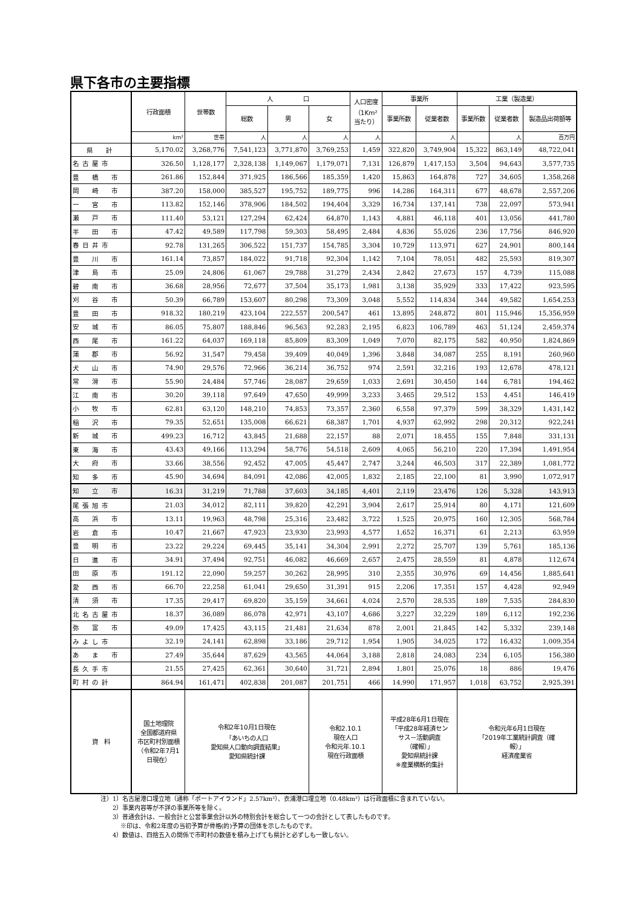県下各市の主要指標
| | 行政面積 | 世帯数 | 人 口 | | | 人口密度 （1Km² 当たり） | 事業所 | | 工業（製造業） | | |
| --- | --- | --- | --- | --- | --- | --- | --- | --- | --- | --- | --- |
| | | | 総数 | 男 | 女 | | 事業所数 | 従業者数 | 事業所数 | 従業者数 | 製造品出荷額等 |
| | km² | 世帯 | 人 | 人 | 人 | 人 | | 人 | | 人 | 百万円 |
| 県 計 | 5,170.02 | 3,268,776 | 7,541,123 | 3,771,870 | 3,769,253 | 1,459 | 322,820 | 3,749,904 | 15,322 | 863,149 | 48,722,041 |
| 名古屋市 | 326.50 | 1,128,177 | 2,328,138 | 1,149,067 | 1,179,071 | 7,131 | 126,879 | 1,417,153 | 3,504 | 94,643 | 3,577,735 |
| 豊 橋 市 | 261.86 | 152,844 | 371,925 | 186,566 | 185,359 | 1,420 | 15,863 | 164,878 | 727 | 34,605 | 1,358,268 |
| 岡 崎 市 | 387.20 | 158,000 | 385,527 | 195,752 | 189,775 | 996 | 14,286 | 164,311 | 677 | 48,678 | 2,557,206 |
| 一 宮 市 | 113.82 | 152,146 | 378,906 | 184,502 | 194,404 | 3,329 | 16,734 | 137,141 | 738 | 22,097 | 573,941 |
| 瀬 戸 市 | 111.40 | 53,121 | 127,294 | 62,424 | 64,870 | 1,143 | 4,881 | 46,118 | 401 | 13,056 | 441,780 |
| 半 田 市 | 47.42 | 49,589 | 117,798 | 59,303 | 58,495 | 2,484 | 4,836 | 55,026 | 236 | 17,756 | 846,920 |
| 春日井市 | 92.78 | 131,265 | 306,522 | 151,737 | 154,785 | 3,304 | 10,729 | 113,971 | 627 | 24,901 | 800,144 |
| 豊 川 市 | 161.14 | 73,857 | 184,022 | 91,718 | 92,304 | 1,142 | 7,104 | 78,051 | 482 | 25,593 | 819,307 |
| 津 島 市 | 25.09 | 24,806 | 61,067 | 29,788 | 31,279 | 2,434 | 2,842 | 27,673 | 157 | 4,739 | 115,088 |
| 碧 南 市 | 36.68 | 28,956 | 72,677 | 37,504 | 35,173 | 1,981 | 3,138 | 35,929 | 333 | 17,422 | 923,595 |
| 刈 谷 市 | 50.39 | 66,789 | 153,607 | 80,298 | 73,309 | 3,048 | 5,552 | 114,834 | 344 | 49,582 | 1,654,253 |
| 豊 田 市 | 918.32 | 180,219 | 423,104 | 222,557 | 200,547 | 461 | 13,895 | 248,872 | 801 | 115,946 | 15,356,959 |
| 安 城 市 | 86.05 | 75,807 | 188,846 | 96,563 | 92,283 | 2,195 | 6,823 | 106,789 | 463 | 51,124 | 2,459,374 |
| 西 尾 市 | 161.22 | 64,037 | 169,118 | 85,809 | 83,309 | 1,049 | 7,070 | 82,175 | 582 | 40,950 | 1,824,869 |
| 蒲 郡 市 | 56.92 | 31,547 | 79,458 | 39,409 | 40,049 | 1,396 | 3,848 | 34,087 | 255 | 8,191 | 260,960 |
| 犬 山 市 | 74.90 | 29,576 | 72,966 | 36,214 | 36,752 | 974 | 2,591 | 32,216 | 193 | 12,678 | 478,121 |
| 常 滑 市 | 55.90 | 24,484 | 57,746 | 28,087 | 29,659 | 1,033 | 2,691 | 30,450 | 144 | 6,781 | 194,462 |
| 江 南 市 | 30.20 | 39,118 | 97,649 | 47,650 | 49,999 | 3,233 | 3,465 | 29,512 | 153 | 4,451 | 146,419 |
| 小 牧 市 | 62.81 | 63,120 | 148,210 | 74,853 | 73,357 | 2,360 | 6,558 | 97,379 | 599 | 38,329 | 1,431,142 |
| 稲 沢 市 | 79.35 | 52,651 | 135,008 | 66,621 | 68,387 | 1,701 | 4,937 | 62,992 | 298 | 20,312 | 922,241 |
| 新 城 市 | 499.23 | 16,712 | 43,845 | 21,688 | 22,157 | 88 | 2,071 | 18,455 | 155 | 7,848 | 331,131 |
| 東 海 市 | 43.43 | 49,166 | 113,294 | 58,776 | 54,518 | 2,609 | 4,065 | 56,210 | 220 | 17,394 | 1,491,954 |
| 大 府 市 | 33.66 | 38,556 | 92,452 | 47,005 | 45,447 | 2,747 | 3,244 | 46,503 | 317 | 22,389 | 1,081,772 |
| 知 多 市 | 45.90 | 34,694 | 84,091 | 42,086 | 42,005 | 1,832 | 2,185 | 22,100 | 81 | 3,990 | 1,072,917 |
| 知 立 市 | 16.31 | 31,219 | 71,788 | 37,603 | 34,185 | 4,401 | 2,119 | 23,476 | 126 | 5,328 | 143,913 |
| 尾張旭市 | 21.03 | 34,012 | 82,111 | 39,820 | 42,291 | 3,904 | 2,617 | 25,914 | 80 | 4,171 | 121,609 |
| 高 浜 市 | 13.11 | 19,963 | 48,798 | 25,316 | 23,482 | 3,722 | 1,525 | 20,975 | 160 | 12,305 | 568,784 |
| 岩 倉 市 | 10.47 | 21,667 | 47,923 | 23,930 | 23,993 | 4,577 | 1,652 | 16,371 | 61 | 2,213 | 63,959 |
| 豊 明 市 | 23.22 | 29,224 | 69,445 | 35,141 | 34,304 | 2,991 | 2,272 | 25,707 | 139 | 5,761 | 185,136 |
| 日 進 市 | 34.91 | 37,494 | 92,751 | 46,082 | 46,669 | 2,657 | 2,475 | 28,559 | 81 | 4,878 | 112,674 |
| 田 原 市 | 191.12 | 22,090 | 59,257 | 30,262 | 28,995 | 310 | 2,355 | 30,976 | 69 | 14,456 | 1,885,641 |
| 愛 西 市 | 66.70 | 22,258 | 61,041 | 29,650 | 31,391 | 915 | 2,206 | 17,351 | 157 | 4,428 | 92,949 |
| 清 須 市 | 17.35 | 29,417 | 69,820 | 35,159 | 34,661 | 4,024 | 2,570 | 28,535 | 189 | 7,535 | 284,830 |
| 北名古屋市 | 18.37 | 36,089 | 86,078 | 42,971 | 43,107 | 4,686 | 3,227 | 32,229 | 189 | 6,112 | 192,236 |
| 弥 富 市 | 49.09 | 17,425 | 43,115 | 21,481 | 21,634 | 878 | 2,001 | 21,845 | 142 | 5,332 | 239,148 |
| みよし市 | 32.19 | 24,141 | 62,898 | 33,186 | 29,712 | 1,954 | 1,905 | 34,025 | 172 | 16,432 | 1,009,354 |
| あ ま 市 | 27.49 | 35,644 | 87,629 | 43,565 | 44,064 | 3,188 | 2,818 | 24,083 | 234 | 6,105 | 156,380 |
| 長久手市 | 21.55 | 27,425 | 62,361 | 30,640 | 31,721 | 2,894 | 1,801 | 25,076 | 18 | 886 | 19,476 |
| 町村の計 | 864.94 | 161,471 | 402,838 | 201,087 | 201,751 | 466 | 14,990 | 171,957 | 1,018 | 63,752 | 2,925,391 |
| 資 料 | 国土地理院 全国都道府県 市区町村別面積 （令和2年7月1 日現在） | 令和2年10月1日現在 「あいちの人口 愛知県人口動向調査結果」 愛知県統計課 | | | 令和2.10.1 現在人口 令和元年.10.1 現在行政面積 | | 平成28年6月1日現在 「平成28年経済セン サス－活動調査 （確報）」 愛知県統計課 ※産業横断的集計 | | 令和元年6月1日現在 「2019年工業統計調査（確 報）」 経済産業省 | | |
注）1）名古屋港口埋立地（通称「ポートアイランド」2.57km²）、衣浦港口埋立地（0.48km²）は行政面積に含まれていない。
　　2）事業内容等が不詳の事業所等を除く。
　　3）普通会計は、一般会計と公営事業会計以外の特別会計を総合して一つの会計として表したものです。
　　　 ※印は、令和2年度の当初予算が骨格(的)予算の団体を示したものです。
　　4）数値は、四捨五入の関係で市町村の数値を積み上げても県計と必ずしも一致しない。